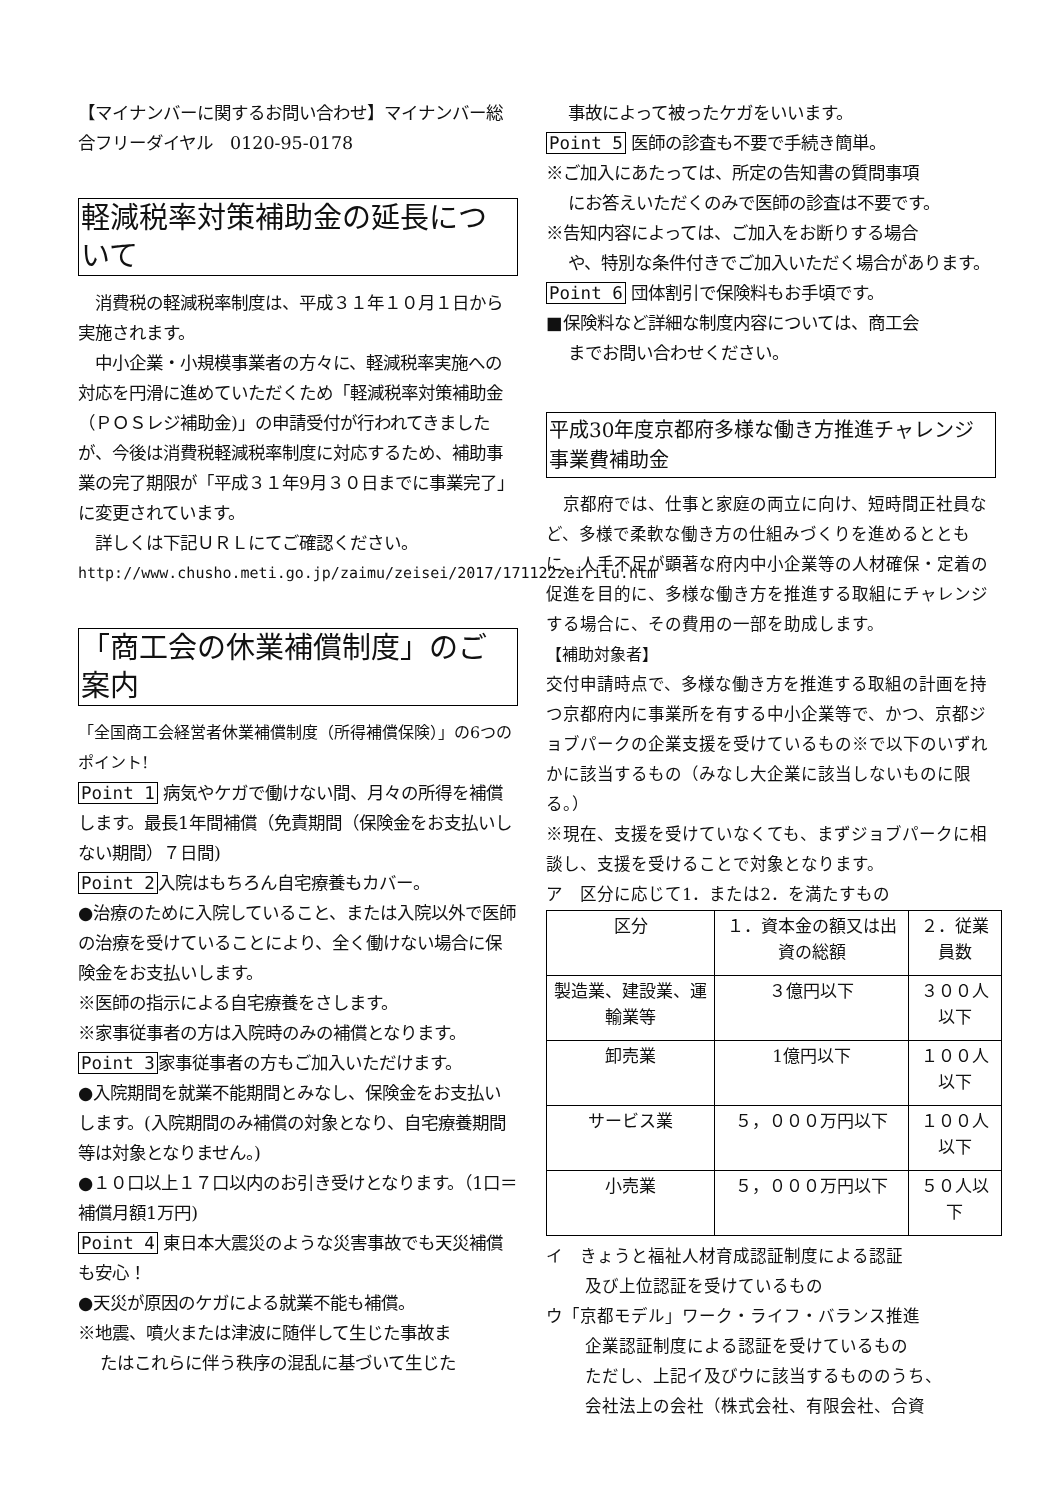【マイナンバーに関するお問い合わせ】マイナンバー総合フリーダイヤル　0120-95-0178
軽減税率対策補助金の延長について
　消費税の軽減税率制度は、平成３１年１０月１日から実施されます。
　中小企業・小規模事業者の方々に、軽減税率実施への対応を円滑に進めていただくため「軽減税率対策補助金（ＰＯＳレジ補助金)」の申請受付が行われてきましたが、今後は消費税軽減税率制度に対応するため、補助事業の完了期限が「平成３１年9月３０日までに事業完了」に変更されています。
　詳しくは下記ＵＲＬにてご確認ください。
http://www.chusho.meti.go.jp/zaimu/zeisei/2017/171122zeiritu.htm
「商工会の休業補償制度」のご案内
「全国商工会経営者休業補償制度（所得補償保険）」の6つのポイント!
Point 1 病気やケガで働けない間、月々の所得を補償します。最長1年間補償（免責期間（保険金をお支払いしない期間）７日間)
Point 2入院はもちろん自宅療養もカバー。
●治療のために入院していること、または入院以外で医師の治療を受けていることにより、全く働けない場合に保険金をお支払いします。
※医師の指示による自宅療養をさします。
※家事従事者の方は入院時のみの補償となります。
Point 3家事従事者の方もご加入いただけます。
●入院期間を就業不能期間とみなし、保険金をお支払いします。(入院期間のみ補償の対象となり、自宅療養期間等は対象となりません。)
●１０口以上１７口以内のお引き受けとなります。（1口＝補償月額1万円)
Point 4 東日本大震災のような災害事故でも天災補償も安心！
●天災が原因のケガによる就業不能も補償。
※地震、噴火または津波に随伴して生じた事故ま
たはこれらに伴う秩序の混乱に基づいて生じた
事故によって被ったケガをいいます。
Point 5 医師の診査も不要で手続き簡単。
※ご加入にあたっては、所定の告知書の質問事項
にお答えいただくのみで医師の診査は不要です。
※告知内容によっては、ご加入をお断りする場合
や、特別な条件付きでご加入いただく場合があります。
Point 6 団体割引で保険料もお手頃です。
■保険料など詳細な制度内容については、商工会
までお問い合わせください。
平成30年度京都府多様な働き方推進チャレンジ事業費補助金
　京都府では、仕事と家庭の両立に向け、短時間正社員など、多様で柔軟な働き方の仕組みづくりを進めるとともに、人手不足が顕著な府内中小企業等の人材確保・定着の促進を目的に、多様な働き方を推進する取組にチャレンジする場合に、その費用の一部を助成します。
【補助対象者】
交付申請時点で、多様な働き方を推進する取組の計画を持つ京都府内に事業所を有する中小企業等で、かつ、京都ジョブパークの企業支援を受けているもの※で以下のいずれかに該当するもの（みなし大企業に該当しないものに限る。）
※現在、支援を受けていなくても、まずジョブパークに相談し、支援を受けることで対象となります。
ア　区分に応じて1．または2．を満たすもの
| 区分 | １．資本金の額又は出資の総額 | ２．従業員数 |
| 製造業、建設業、運輸業等 | ３億円以下 | ３００人以下 |
| 卸売業 | 1億円以下 | １００人以下 |
| サービス業 | ５，０００万円以下 | １００人以下 |
| 小売業 | ５，０００万円以下 | ５０人以下 |
イ　きょうと福祉人材育成認証制度による認証
　及び上位認証を受けているもの
ウ「京都モデル」ワーク・ライフ・バランス推進
　企業認証制度による認証を受けているもの
　ただし、上記イ及びウに該当するもののうち、
　会社法上の会社（株式会社、有限会社、合資